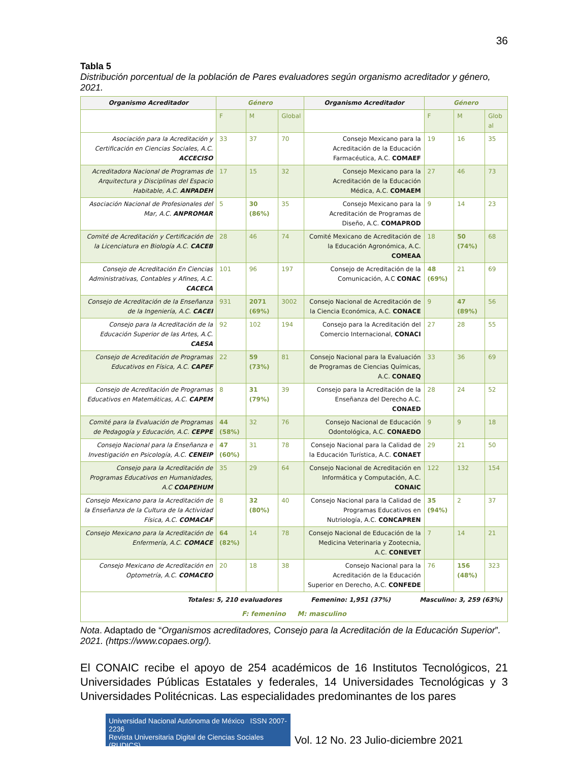36
Tabla 5
Distribución porcentual de la población de Pares evaluadores según organismo acreditador y género, 2021.
| Organismo Acreditador | Género | | | Organismo Acreditador | Género | | |
| --- | --- | --- | --- | --- | --- | --- | --- |
| | F | M | Global | | F | M | Glob al |
| Asociación para la Acreditación y Certificación en Ciencias Sociales, A.C. ACCECISO | 33 | 37 | 70 | Consejo Mexicano para la Acreditación de la Educación Farmacéutica, A.C. COMAEF | 19 | 16 | 35 |
| Acreditadora Nacional de Programas de Arquitectura y Disciplinas del Espacio Habitable, A.C. ANPADEH | 17 | 15 | 32 | Consejo Mexicano para la Acreditación de la Educación Médica, A.C. COMAEM | 27 | 46 | 73 |
| Asociación Nacional de Profesionales del Mar, A.C. ANPROMAR | 5 | 30 (86%) | 35 | Consejo Mexicano para la Acreditación de Programas de Diseño, A.C. COMAPROD | 9 | 14 | 23 |
| Comité de Acreditación y Certificación de la Licenciatura en Biología A.C. CACEB | 28 | 46 | 74 | Comité Mexicano de Acreditación de la Educación Agronómica, A.C. COMEAA | 18 | 50 (74%) | 68 |
| Consejo de Acreditación En Ciencias Administrativas, Contables y Afines, A.C. CACECA | 101 | 96 | 197 | Consejo de Acreditación de la Comunicación, A.C CONAC | 48 (69%) | 21 | 69 |
| Consejo de Acreditación de la Enseñanza de la Ingeniería, A.C. CACEI | 931 | 2071 (69%) | 3002 | Consejo Nacional de Acreditación de la Ciencia Económica, A.C. CONACE | 9 | 47 (89%) | 56 |
| Consejo para la Acreditación de la Educación Superior de las Artes, A.C. CAESA | 92 | 102 | 194 | Consejo para la Acreditación del Comercio Internacional, CONACI | 27 | 28 | 55 |
| Consejo de Acreditación de Programas Educativos en Física, A.C. CAPEF | 22 | 59 (73%) | 81 | Consejo Nacional para la Evaluación de Programas de Ciencias Químicas, A.C. CONAEQ | 33 | 36 | 69 |
| Consejo de Acreditación de Programas Educativos en Matemáticas, A.C. CAPEM | 8 | 31 (79%) | 39 | Consejo para la Acreditación de la Enseñanza del Derecho A.C. CONAED | 28 | 24 | 52 |
| Comité para la Evaluación de Programas de Pedagogía y Educación, A.C. CEPPE | 44 (58%) | 32 | 76 | Consejo Nacional de Educación Odontológica, A.C. CONAEDO | 9 | 9 | 18 |
| Consejo Nacional para la Enseñanza e Investigación en Psicología, A.C. CENEIP | 47 (60%) | 31 | 78 | Consejo Nacional para la Calidad de la Educación Turística, A.C. CONAET | 29 | 21 | 50 |
| Consejo para la Acreditación de Programas Educativos en Humanidades, A.C COAPEHUM | 35 | 29 | 64 | Consejo Nacional de Acreditación en Informática y Computación, A.C. CONAIC | 122 | 132 | 154 |
| Consejo Mexicano para la Acreditación de la Enseñanza de la Cultura de la Actividad Física, A.C. COMACAF | 8 | 32 (80%) | 40 | Consejo Nacional para la Calidad de Programas Educativos en Nutriología, A.C. CONCAPREN | 35 (94%) | 2 | 37 |
| Consejo Mexicano para la Acreditación de Enfermería, A.C. COMACE | 64 (82%) | 14 | 78 | Consejo Nacional de Educación de la Medicina Veterinaria y Zootecnia, A.C. CONEVET | 7 | 14 | 21 |
| Consejo Mexicano de Acreditación en Optometría, A.C. COMACEO | 20 | 18 | 38 | Consejo Nacional para la Acreditación de la Educación Superior en Derecho, A.C. CONFEDE | 76 | 156 (48%) | 323 |
| Totales: 5, 210 evaluadores Femenino: 1,951 (37%) Masculino: 3, 259 (63%) F: femenino M: masculino | | | | | | | |
Nota. Adaptado de “Organismos acreditadores, Consejo para la Acreditación de la Educación Superior”. 2021. (https://www.copaes.org/).
El CONAIC recibe el apoyo de 254 académicos de 16 Institutos Tecnológicos, 21 Universidades Públicas Estatales y federales, 14 Universidades Tecnológicas y 3 Universidades Politécnicas. Las especialidades predominantes de los pares
Universidad Nacional Autónoma de México ISSN 2007-2236
Revista Universitaria Digital de Ciencias Sociales (RUDICS)
Vol. 12 No. 23 Julio-diciembre 2021